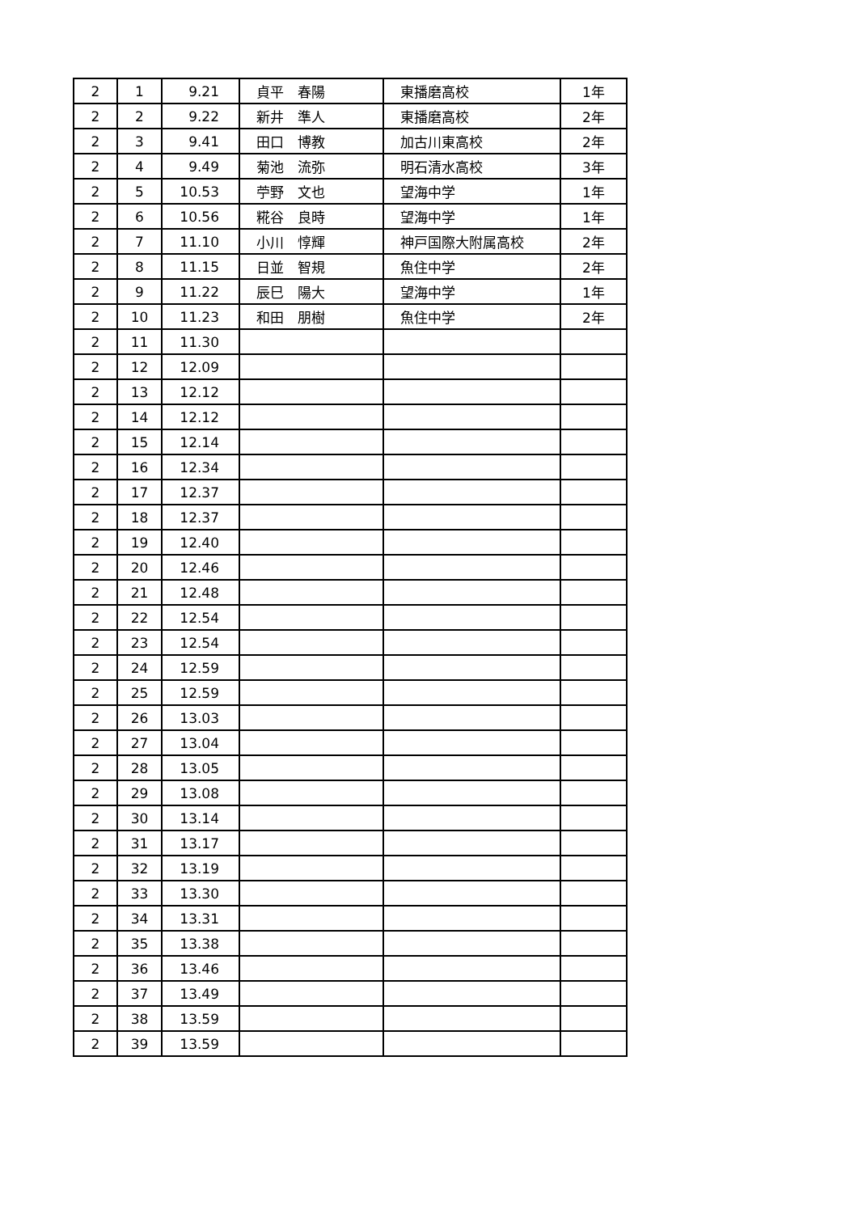| 2 | 1 | 9.21 | 貞平 春陽 | 東播磨高校 | 1年 |
| 2 | 2 | 9.22 | 新井 準人 | 東播磨高校 | 2年 |
| 2 | 3 | 9.41 | 田口 博教 | 加古川東高校 | 2年 |
| 2 | 4 | 9.49 | 菊池 流弥 | 明石清水高校 | 3年 |
| 2 | 5 | 10.53 | 苧野 文也 | 望海中学 | 1年 |
| 2 | 6 | 10.56 | 糀谷 良時 | 望海中学 | 1年 |
| 2 | 7 | 11.10 | 小川 惇輝 | 神戸国際大附属高校 | 2年 |
| 2 | 8 | 11.15 | 日並 智規 | 魚住中学 | 2年 |
| 2 | 9 | 11.22 | 辰巳 陽大 | 望海中学 | 1年 |
| 2 | 10 | 11.23 | 和田 朋樹 | 魚住中学 | 2年 |
| 2 | 11 | 11.30 | | | |
| 2 | 12 | 12.09 | | | |
| 2 | 13 | 12.12 | | | |
| 2 | 14 | 12.12 | | | |
| 2 | 15 | 12.14 | | | |
| 2 | 16 | 12.34 | | | |
| 2 | 17 | 12.37 | | | |
| 2 | 18 | 12.37 | | | |
| 2 | 19 | 12.40 | | | |
| 2 | 20 | 12.46 | | | |
| 2 | 21 | 12.48 | | | |
| 2 | 22 | 12.54 | | | |
| 2 | 23 | 12.54 | | | |
| 2 | 24 | 12.59 | | | |
| 2 | 25 | 12.59 | | | |
| 2 | 26 | 13.03 | | | |
| 2 | 27 | 13.04 | | | |
| 2 | 28 | 13.05 | | | |
| 2 | 29 | 13.08 | | | |
| 2 | 30 | 13.14 | | | |
| 2 | 31 | 13.17 | | | |
| 2 | 32 | 13.19 | | | |
| 2 | 33 | 13.30 | | | |
| 2 | 34 | 13.31 | | | |
| 2 | 35 | 13.38 | | | |
| 2 | 36 | 13.46 | | | |
| 2 | 37 | 13.49 | | | |
| 2 | 38 | 13.59 | | | |
| 2 | 39 | 13.59 | | | |